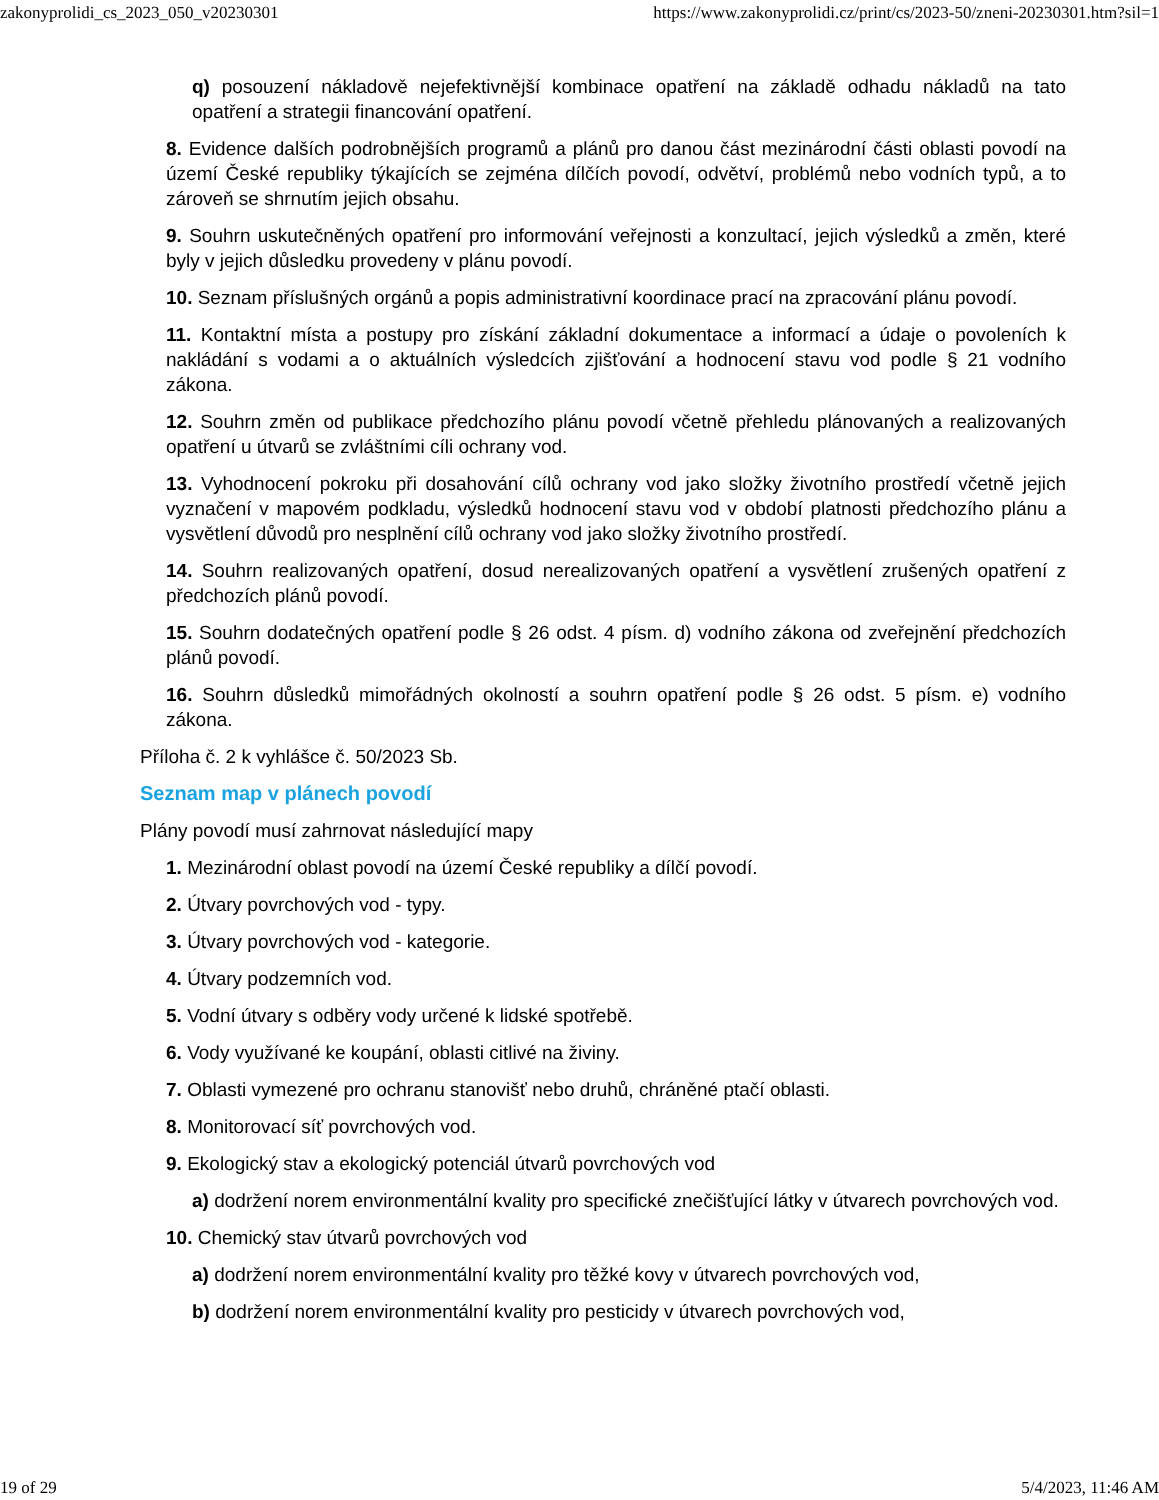zakonyprolidi_cs_2023_050_v20230301 https://www.zakonyprolidi.cz/print/cs/2023-50/zneni-20230301.htm?sil=1
q) posouzení nákladově nejefektivnější kombinace opatření na základě odhadu nákladů na tato opatření a strategii financování opatření.
8. Evidence dalších podrobnějších programů a plánů pro danou část mezinárodní části oblasti povodí na území České republiky týkajících se zejména dílčích povodí, odvětví, problémů nebo vodních typů, a to zároveň se shrnutím jejich obsahu.
9. Souhrn uskutečněných opatření pro informování veřejnosti a konzultací, jejich výsledků a změn, které byly v jejich důsledku provedeny v plánu povodí.
10. Seznam příslušných orgánů a popis administrativní koordinace prací na zpracování plánu povodí.
11. Kontaktní místa a postupy pro získání základní dokumentace a informací a údaje o povoleních k nakládání s vodami a o aktuálních výsledcích zjišťování a hodnocení stavu vod podle § 21 vodního zákona.
12. Souhrn změn od publikace předchozího plánu povodí včetně přehledu plánovaných a realizovaných opatření u útvarů se zvláštními cíli ochrany vod.
13. Vyhodnocení pokroku při dosahování cílů ochrany vod jako složky životního prostředí včetně jejich vyznačení v mapovém podkladu, výsledků hodnocení stavu vod v období platnosti předchozího plánu a vysvětlení důvodů pro nesplnění cílů ochrany vod jako složky životního prostředí.
14. Souhrn realizovaných opatření, dosud nerealizovaných opatření a vysvětlení zrušených opatření z předchozích plánů povodí.
15. Souhrn dodatečných opatření podle § 26 odst. 4 písm. d) vodního zákona od zveřejnění předchozích plánů povodí.
16. Souhrn důsledků mimořádných okolností a souhrn opatření podle § 26 odst. 5 písm. e) vodního zákona.
Příloha č. 2 k vyhlášce č. 50/2023 Sb.
Seznam map v plánech povodí
Plány povodí musí zahrnovat následující mapy
1. Mezinárodní oblast povodí na území České republiky a dílčí povodí.
2. Útvary povrchových vod - typy.
3. Útvary povrchových vod - kategorie.
4. Útvary podzemních vod.
5. Vodní útvary s odběry vody určené k lidské spotřebě.
6. Vody využívané ke koupání, oblasti citlivé na živiny.
7. Oblasti vymezené pro ochranu stanovišť nebo druhů, chráněné ptačí oblasti.
8. Monitorovací síť povrchových vod.
9. Ekologický stav a ekologický potenciál útvarů povrchových vod
a) dodržení norem environmentální kvality pro specifické znečišťující látky v útvarech povrchových vod.
10. Chemický stav útvarů povrchových vod
a) dodržení norem environmentální kvality pro těžké kovy v útvarech povrchových vod,
b) dodržení norem environmentální kvality pro pesticidy v útvarech povrchových vod,
19 of 29 5/4/2023, 11:46 AM